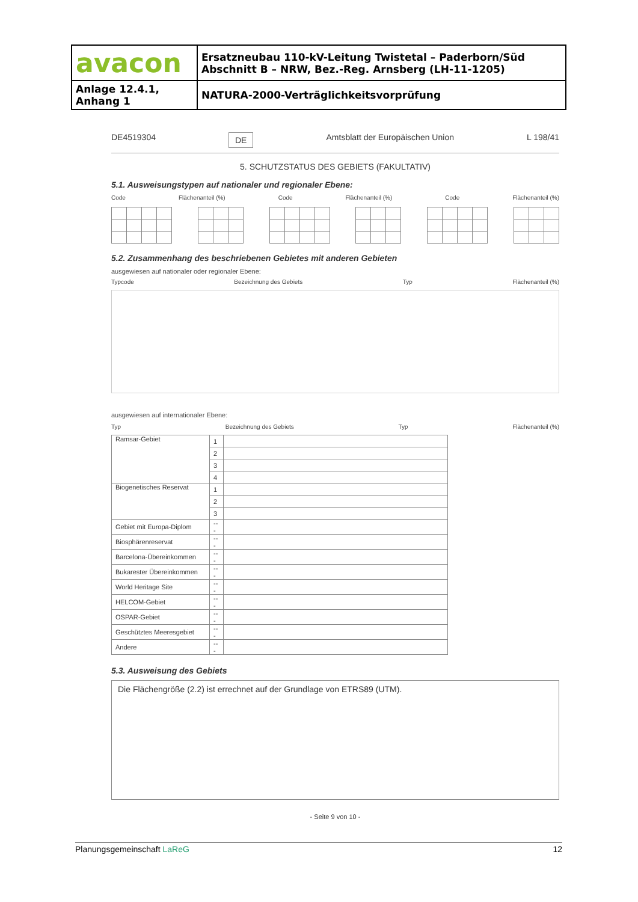| avacon | Ersatzneubau 110-kV-Leitung Twistetal – Paderborn/Süd Abschnitt B – NRW, Bez.-Reg. Arnsberg (LH-11-1205) |
| Anlage 12.4.1, Anhang 1 | NATURA-2000-Verträglichkeitsvorprüfung |
DE4519304 DE Amtsblatt der Europäischen Union L 198/41
5. SCHUTZSTATUS DES GEBIETS (FAKULTATIV)
5.1. Ausweisungstypen auf nationaler und regionaler Ebene:
Code Flächenanteil (%) Code Flächenanteil (%) Code Flächenanteil (%)
5.2. Zusammenhang des beschriebenen Gebietes mit anderen Gebieten
ausgewiesen auf nationaler oder regionaler Ebene:
Typcode Bezeichnung des Gebiets Typ Flächenanteil (%)
ausgewiesen auf internationaler Ebene:
Typ Bezeichnung des Gebiets Typ Flächenanteil (%)
| Ramsar-Gebiet | 1 | |
| | 2 | |
| | 3 | |
| | 4 | |
| Biogenetisches Reservat | 1 | |
| | 2 | |
| | 3 | |
| Gebiet mit Europa-Diplom | --- | |
| Biosphärenreservat | --- | |
| Barcelona-Übereinkommen | --- | |
| Bukarester Übereinkommen | --- | |
| World Heritage Site | --- | |
| HELCOM-Gebiet | --- | |
| OSPAR-Gebiet | --- | |
| Geschütztes Meeresgebiet | --- | |
| Andere | --- | |
5.3. Ausweisung des Gebiets
Die Flächengröße (2.2) ist errechnet auf der Grundlage von ETRS89 (UTM).
- Seite 9 von 10 -
Planungsgemeinschaft LaReG 12